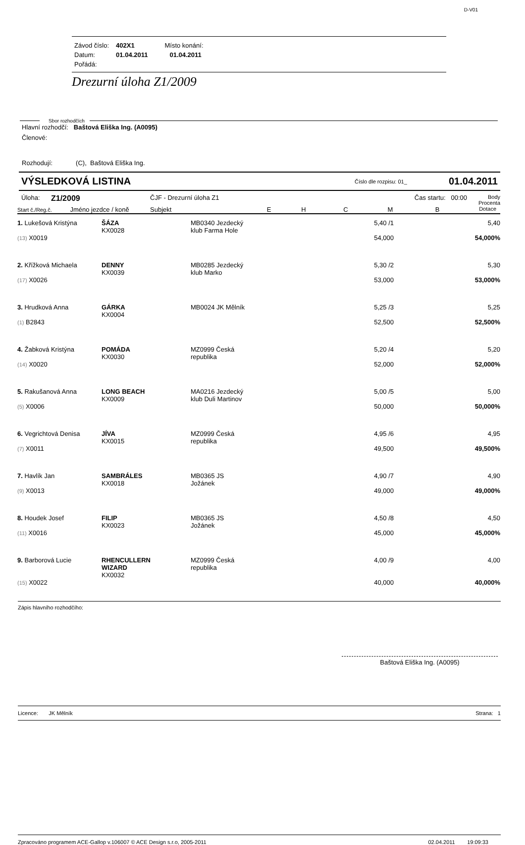D-V01
| Závod číslo: | 402X1 | Místo konání: |
| Datum: | 01.04.2011 | 01.04.2011 |
| Pořádá: | | |
Drezurní úloha Z1/2009
Sbor rozhodčích
Hlavní rozhodčí: Baštová Eliška Ing. (A0095)
Členové:
Rozhodují: (C), Baštová Eliška Ing.
VÝSLEDKOVÁ LISTINA Číslo dle rozpisu: 01_ 01.04.2011
| Úloha: | Z1/2009 | ČJF - Drezurní úloha Z1 | | | | Čas startu: 00:00 | | Body Procenta |
| Start č./Reg.č. Jméno jezdce / koně | | Subjekt | E | H | C | M | B | Dotace |
| 1. Lukešová Kristýna (13) X0019 | ŠÁZA KX0028 | MB0340 Jezdecký klub Farma Hole | 5,40 /1 54,000 | 5,40 54,000% |
| 2. Křížková Michaela (17) X0026 | DENNY KX0039 | MB0285 Jezdecký klub Marko | 5,30 /2 53,000 | 5,30 53,000% |
| 3. Hrudková Anna (1) B2843 | GÁRKA KX0004 | MB0024 JK Mělník | 5,25 /3 52,500 | 5,25 52,500% |
| 4. Žabková Kristýna (14) X0020 | POMÁDA KX0030 | MZ0999 Česká republika | 5,20 /4 52,000 | 5,20 52,000% |
| 5. Rakušanová Anna (5) X0006 | LONG BEACH KX0009 | MA0216 Jezdecký klub Duli Martinov | 5,00 /5 50,000 | 5,00 50,000% |
| 6. Vegrichtová Denisa (7) X0011 | JÍVA KX0015 | MZ0999 Česká republika | 4,95 /6 49,500 | 4,95 49,500% |
| 7. Havlík Jan (9) X0013 | SAMBRÁLES KX0018 | MB0365 JS Jožánek | 4,90 /7 49,000 | 4,90 49,000% |
| 8. Houdek Josef (11) X0016 | FILIP KX0023 | MB0365 JS Jožánek | 4,50 /8 45,000 | 4,50 45,000% |
| 9. Barborová Lucie (15) X0022 | RHENCULLERN WIZARD KX0032 | MZ0999 Česká republika | 4,00 /9 40,000 | 4,00 40,000% |
Zápis hlavního rozhodčího:
Baštová Eliška Ing. (A0095)
Licence: JK Mělník Strana: 1
Zpracováno programem ACE-Gallop v.106007 © ACE Design s.r.o, 2005-2011 02.04.2011 19:09:33